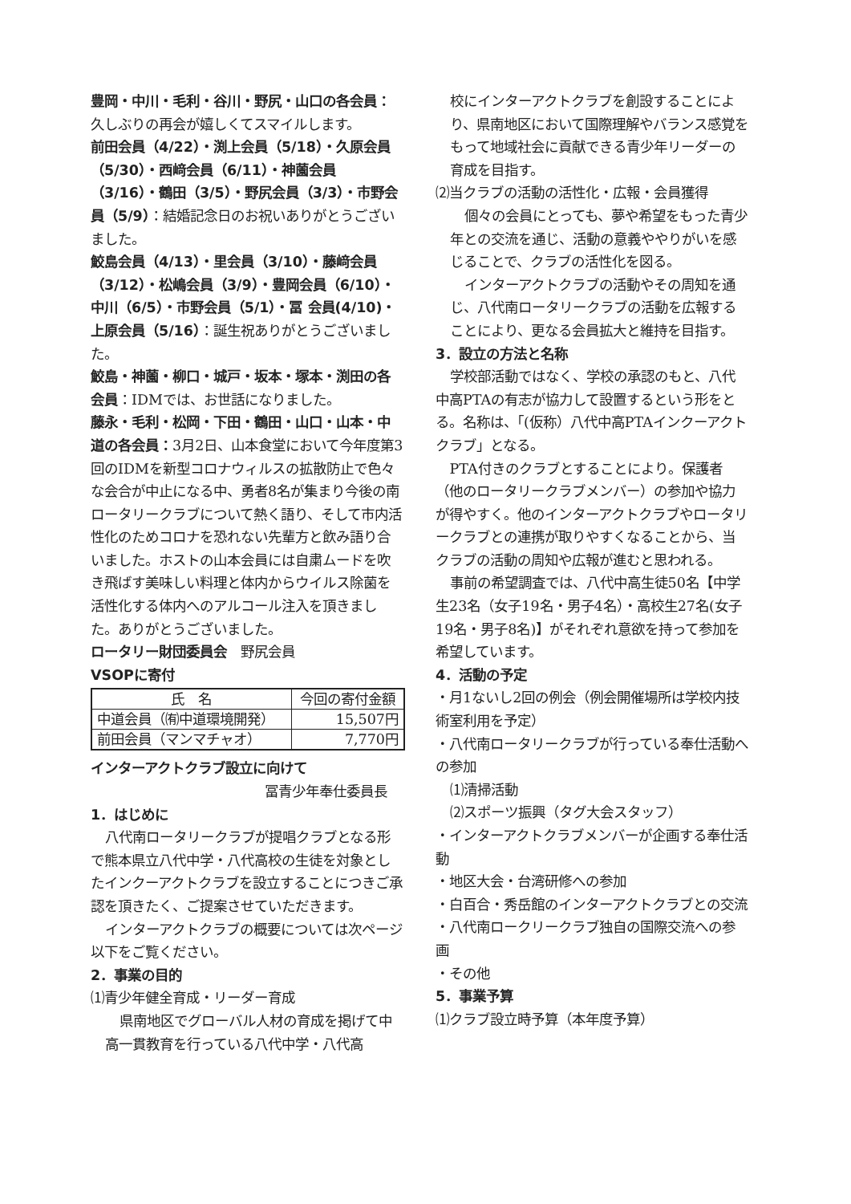豊岡・中川・毛利・谷川・野尻・山口の各会員：久しぶりの再会が嬉しくてスマイルします。
前田会員（4/22）・渕上会員（5/18）・久原会員（5/30）・西﨑会員（6/11）・神薗会員（3/16）・鶴田（3/5）・野尻会員（3/3）・市野会員（5/9）：結婚記念日のお祝いありがとうございました。
鮫島会員（4/13）・里会員（3/10）・藤﨑会員（3/12）・松嶋会員（3/9）・豊岡会員（6/10）・中川（6/5）・市野会員（5/1）・冨 会員(4/10)・上原会員（5/16）：誕生祝ありがとうございました。
鮫島・神薗・柳口・城戸・坂本・塚本・渕田の各会員：IDMでは、お世話になりました。
藤永・毛利・松岡・下田・鶴田・山口・山本・中道の各会員：3月2日、山本食堂において今年度第3回のIDMを新型コロナウィルスの拡散防止で色々な会合が中止になる中、勇者8名が集まり今後の南ロータリークラブについて熱く語り、そして市内活性化のためコロナを恐れない先輩方と飲み語り合いました。ホストの山本会員には自粛ムードを吹き飛ばす美味しい料理と体内からウイルス除菌を活性化する体内へのアルコール注入を頂きました。ありがとうございました。
ロータリー財団委員会　野尻会員
VSOPに寄付
| 氏 名 | 今回の寄付金額 |
| --- | --- |
| 中道会員（㈲中道環境開発） | 15,507円 |
| 前田会員（マンマチャオ） | 7,770円 |
インターアクトクラブ設立に向けて
冨青少年奉仕委員長
1．はじめに
八代南ロータリークラブが提唱クラブとなる形で熊本県立八代中学・八代高校の生徒を対象としたインクーアクトクラブを設立することにつきご承認を頂きたく、ご提案させていただきます。
インターアクトクラブの概要については次ページ以下をご覧ください。
2．事業の目的
⑴青少年健全育成・リーダー育成
県南地区でグローバル人材の育成を掲げて中高一貫教育を行っている八代中学・八代高
校にインターアクトクラブを創設することにより、県南地区において国際理解やバランス感覚をもって地域社会に貢献できる青少年リーダーの育成を目指す。
⑵当クラブの活動の活性化・広報・会員獲得
個々の会員にとっても、夢や希望をもった青少年との交流を通じ、活動の意義ややりがいを感じることで、クラブの活性化を図る。
インターアクトクラブの活動やその周知を通じ、八代南ロータリークラブの活動を広報することにより、更なる会員拡大と維持を目指す。
3．設立の方法と名称
学校部活動ではなく、学校の承認のもと、八代中高PTAの有志が協力して設置するという形をとる。名称は、「(仮称）八代中高PTAインクーアクトクラブ」となる。
PTA付きのクラブとすることにより。保護者（他のロータリークラブメンバー）の参加や協力が得やすく。他のインターアクトクラブやロータリークラブとの連携が取りやすくなることから、当クラブの活動の周知や広報が進むと思われる。
事前の希望調査では、八代中高生徒50名【中学生23名（女子19名・男子4名）・高校生27名(女子19名・男子8名)】がそれぞれ意欲を持って参加を希望しています。
4．活動の予定
・月1ないし2回の例会（例会開催場所は学校内技術室利用を予定）
・八代南ロータリークラブが行っている奉仕活動への参加
⑴清掃活動
⑵スポーツ振興（タグ大会スタッフ）
・インターアクトクラブメンバーが企画する奉仕活動
・地区大会・台湾研修への参加
・白百合・秀岳館のインターアクトクラブとの交流
・八代南ロークリークラブ独自の国際交流への参画
・その他
5．事業予算
⑴クラブ設立時予算（本年度予算）